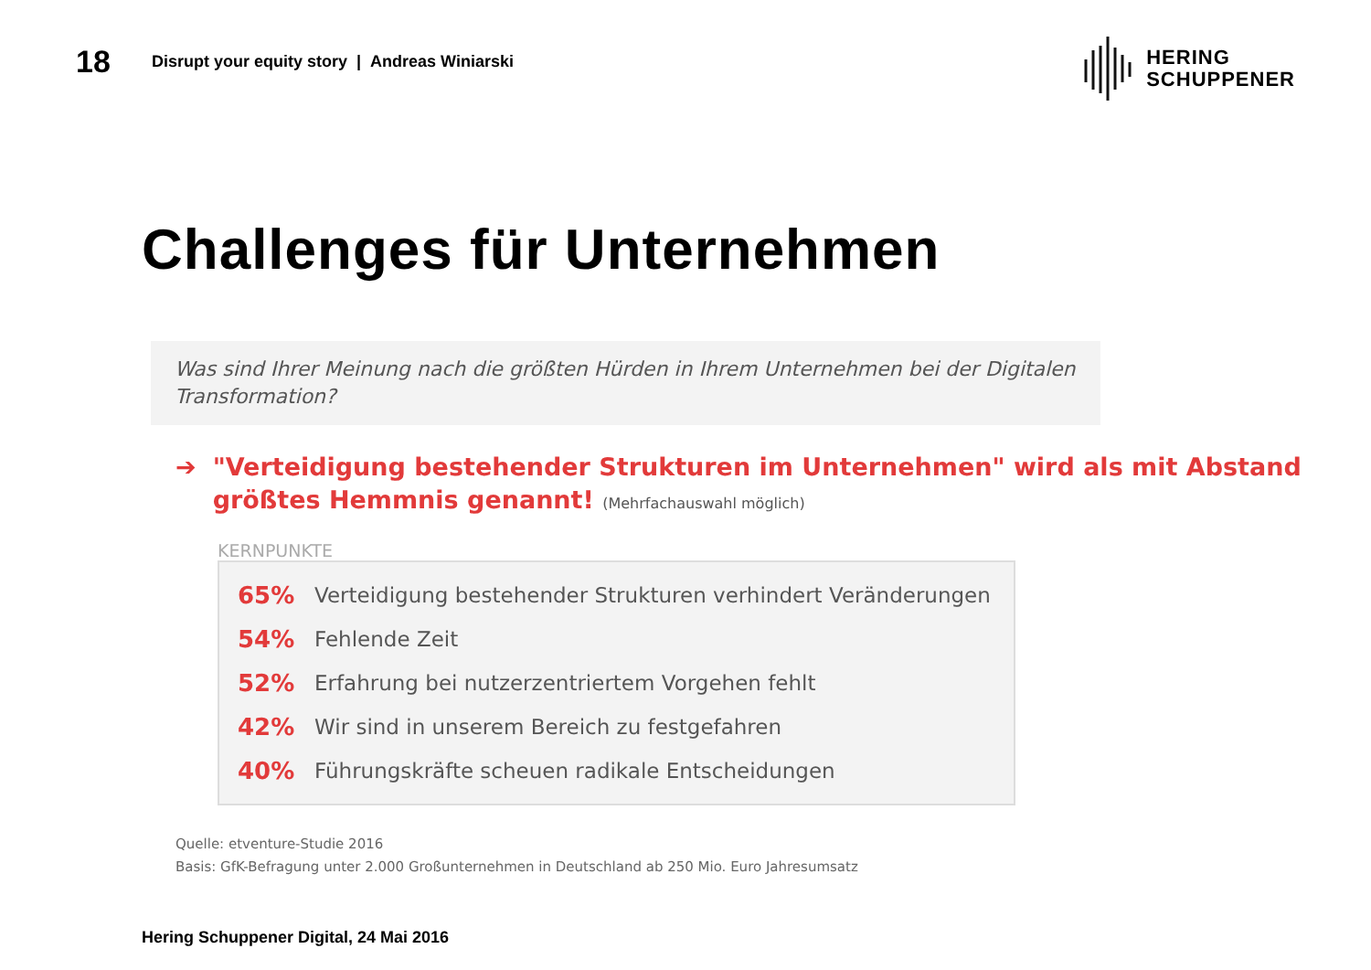18
Disrupt your equity story | Andreas Winiarski
HERING
SCHUPPENER
Challenges für Unternehmen
Was sind Ihrer Meinung nach die größten Hürden in Ihrem Unternehmen bei der Digitalen Transformation?
➔ "Verteidigung bestehender Strukturen im Unternehmen" wird als mit Abstand größtes Hemmnis genannt! (Mehrfachauswahl möglich)
KERNPUNKTE
65% Verteidigung bestehender Strukturen verhindert Veränderungen
54% Fehlende Zeit
52% Erfahrung bei nutzerzentriertem Vorgehen fehlt
42% Wir sind in unserem Bereich zu festgefahren
40% Führungskräfte scheuen radikale Entscheidungen
Quelle: etventure-Studie 2016
Basis: GfK-Befragung unter 2.000 Großunternehmen in Deutschland ab 250 Mio. Euro Jahresumsatz
Hering Schuppener Digital, 24 Mai 2016